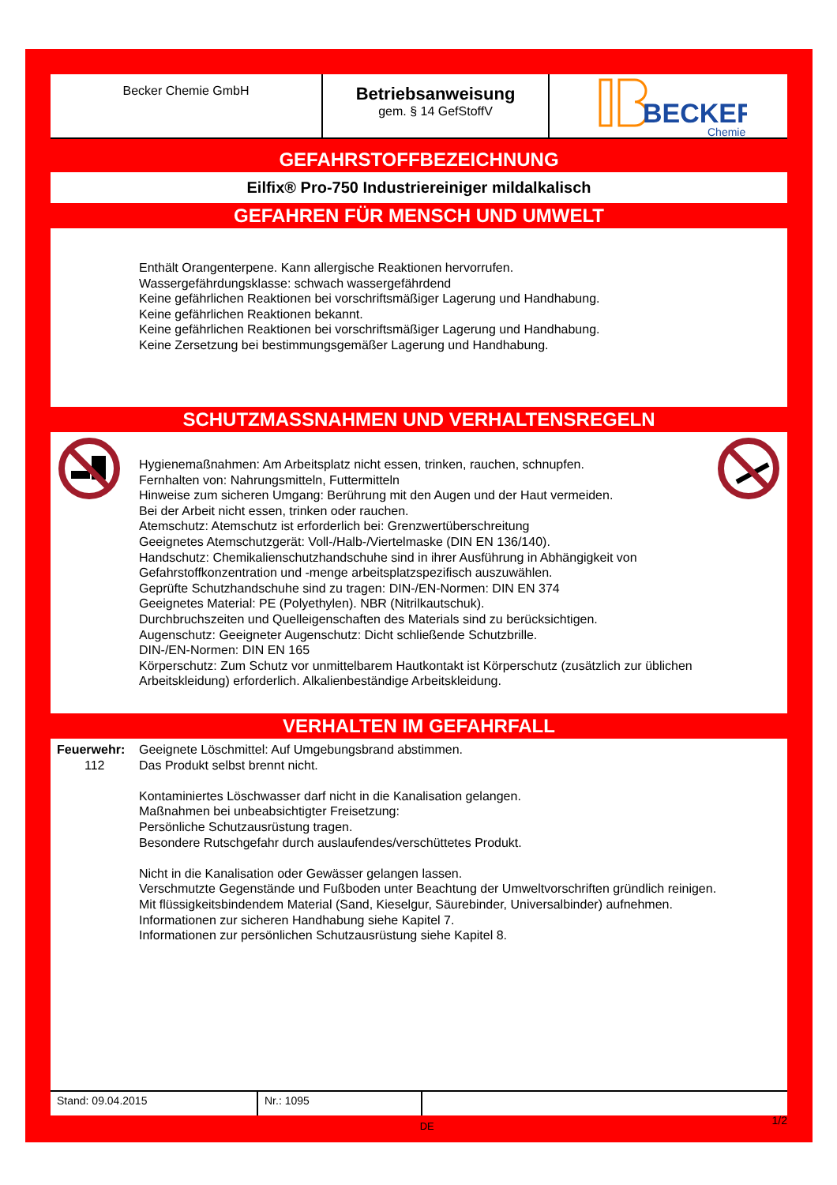Becker Chemie GmbH
Betriebsanweisung
gem. § 14 GefStoffV
BECKER
Chemie
GEFAHRSTOFFBEZEICHNUNG
Eilfix® Pro-750 Industriereiniger mildalkalisch
GEFAHREN FÜR MENSCH UND UMWELT
Enthält Orangenterpene. Kann allergische Reaktionen hervorrufen.
Wassergefährdungsklasse: schwach wassergefährdend
Keine gefährlichen Reaktionen bei vorschriftsmäßiger Lagerung und Handhabung.
Keine gefährlichen Reaktionen bekannt.
Keine gefährlichen Reaktionen bei vorschriftsmäßiger Lagerung und Handhabung.
Keine Zersetzung bei bestimmungsgemäßer Lagerung und Handhabung.
SCHUTZMASSNAHMEN UND VERHALTENSREGELN
Hygienemaßnahmen: Am Arbeitsplatz nicht essen, trinken, rauchen, schnupfen.
Fernhalten von: Nahrungsmitteln, Futtermitteln
Hinweise zum sicheren Umgang: Berührung mit den Augen und der Haut vermeiden.
Bei der Arbeit nicht essen, trinken oder rauchen.
Atemschutz: Atemschutz ist erforderlich bei: Grenzwertüberschreitung
Geeignetes Atemschutzgerät: Voll-/Halb-/Viertelmaske (DIN EN 136/140).
Handschutz: Chemikalienschutzhandschuhe sind in ihrer Ausführung in Abhängigkeit von Gefahrstoffkonzentration und -menge arbeitsplatzspezifisch auszuwählen.
Geprüfte Schutzhandschuhe sind zu tragen: DIN-/EN-Normen: DIN EN 374
Geeignetes Material: PE (Polyethylen). NBR (Nitrilkautschuk).
Durchbruchszeiten und Quelleigenschaften des Materials sind zu berücksichtigen.
Augenschutz: Geeigneter Augenschutz: Dicht schließende Schutzbrille.
DIN-/EN-Normen: DIN EN 165
Körperschutz: Zum Schutz vor unmittelbarem Hautkontakt ist Körperschutz (zusätzlich zur üblichen Arbeitskleidung) erforderlich. Alkalienbeständige Arbeitskleidung.
VERHALTEN IM GEFAHRFALL
Feuerwehr:
112
Geeignete Löschmittel: Auf Umgebungsbrand abstimmen.
Das Produkt selbst brennt nicht.
Kontaminiertes Löschwasser darf nicht in die Kanalisation gelangen.
Maßnahmen bei unbeabsichtigter Freisetzung:
Persönliche Schutzausrüstung tragen.
Besondere Rutschgefahr durch auslaufendes/verschüttetes Produkt.
Nicht in die Kanalisation oder Gewässer gelangen lassen.
Verschmutzte Gegenstände und Fußboden unter Beachtung der Umweltvorschriften gründlich reinigen.
Mit flüssigkeitsbindendem Material (Sand, Kieselgur, Säurebinder, Universalbinder) aufnehmen.
Informationen zur sicheren Handhabung siehe Kapitel 7.
Informationen zur persönlichen Schutzausrüstung siehe Kapitel 8.
Stand: 09.04.2015 Nr.: 1095
DE 1/2